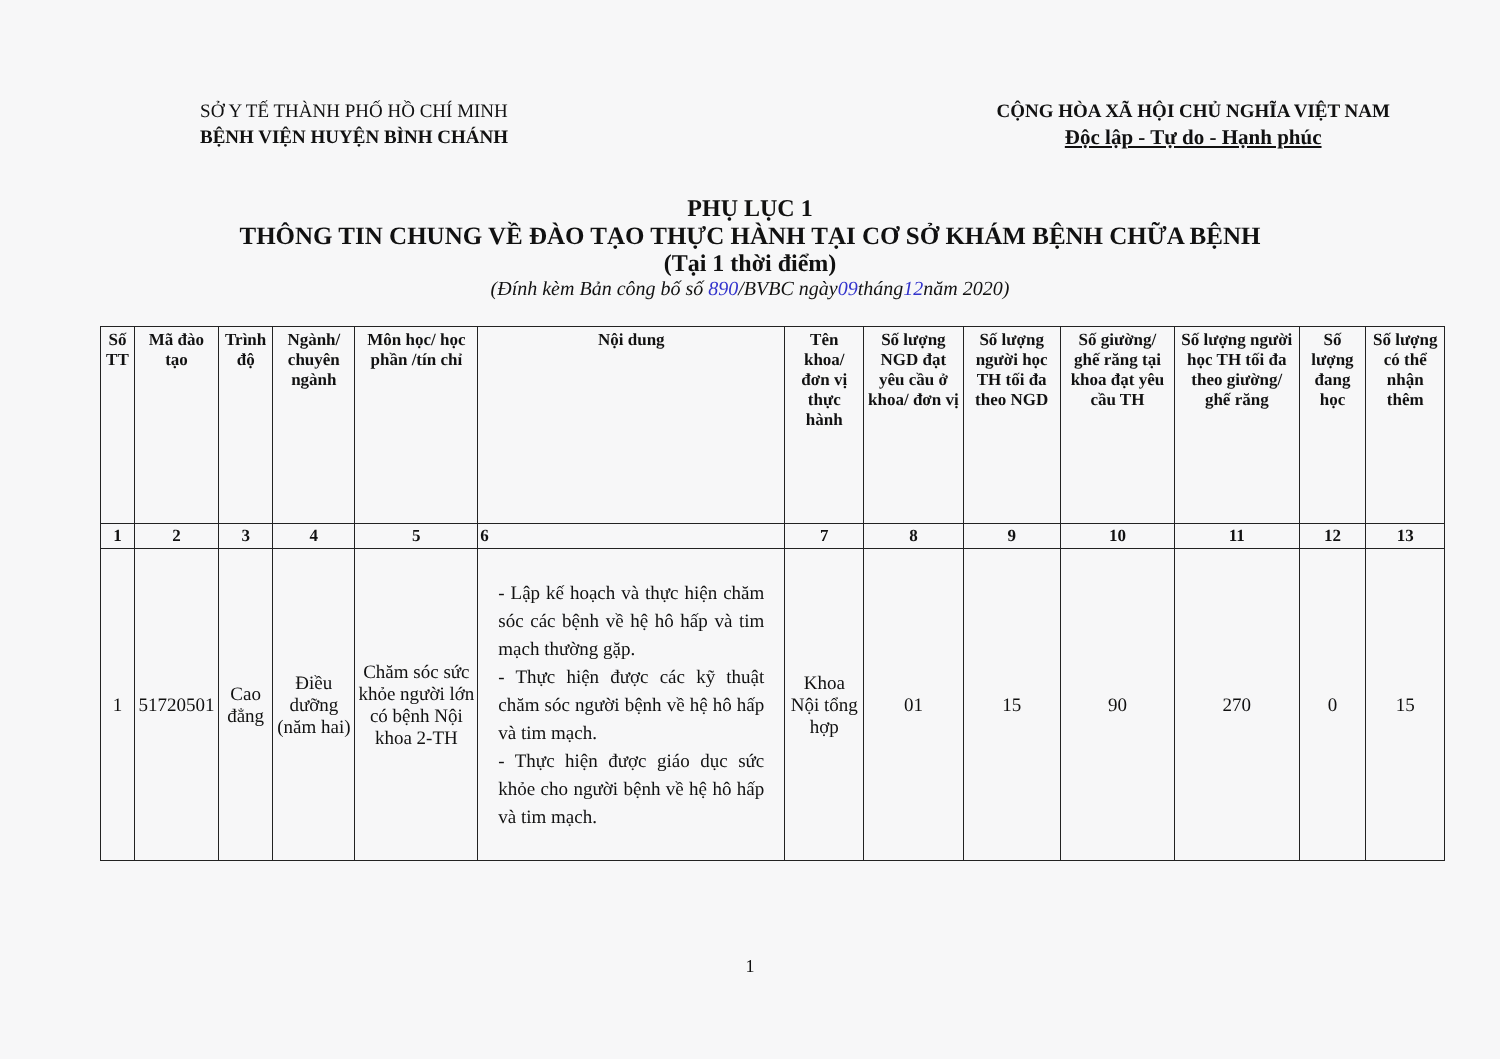SỞ Y TẾ THÀNH PHỐ HỒ CHÍ MINH
BỆNH VIỆN HUYỆN BÌNH CHÁNH
CỘNG HÒA XÃ HỘI CHỦ NGHĨA VIỆT NAM
Độc lập - Tự do - Hạnh phúc
PHỤ LỤC 1
THÔNG TIN CHUNG VỀ ĐÀO TẠO THỰC HÀNH TẠI CƠ SỞ KHÁM BỆNH CHỮA BỆNH
(Tại 1 thời điểm)
(Đính kèm Bản công bố số 890/BVBC ngày09tháng12năm 2020)
| Số TT | Mã đào tạo | Trình độ | Ngành/ chuyên ngành | Môn học/ học phần /tín chỉ | Nội dung | Tên khoa/ đơn vị thực hành | Số lượng NGD đạt yêu cầu ở khoa/ đơn vị | Số lượng người học TH tối đa theo NGD | Số giường/ ghế răng tại khoa đạt yêu cầu TH | Số lượng người học TH tối đa theo giường/ ghế răng | Số lượng đang học | Số lượng có thể nhận thêm |
| --- | --- | --- | --- | --- | --- | --- | --- | --- | --- | --- | --- | --- |
| 1 | 2 | 3 | 4 | 5 | 6 | 7 | 8 | 9 | 10 | 11 | 12 | 13 |
| 1 | 51720501 | Cao đẳng | Điều dưỡng (năm hai) | Chăm sóc sức khỏe người lớn có bệnh Nội khoa 2-TH | - Lập kế hoạch và thực hiện chăm sóc các bệnh về hệ hô hấp và tim mạch thường gặp. - Thực hiện được các kỹ thuật chăm sóc người bệnh về hệ hô hấp và tim mạch. - Thực hiện được giáo dục sức khỏe cho người bệnh về hệ hô hấp và tim mạch. | Khoa Nội tổng hợp | 01 | 15 | 90 | 270 | 0 | 15 |
1